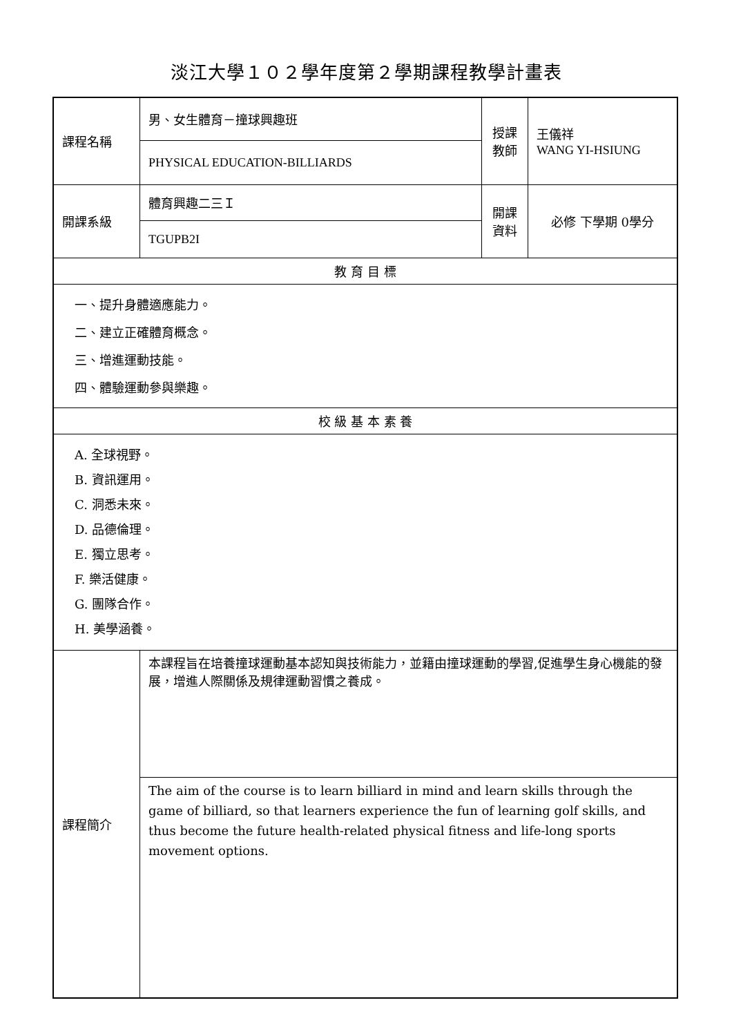淡江大學１０２學年度第２學期課程教學計畫表
| 課程名稱 | 男、女生體育－撞球興趣班 | 授課 教師 | 王儀祥 WANG YI-HSIUNG |
| | PHYSICAL EDUCATION-BILLIARDS | | |
| 開課系級 | 體育興趣二三Ｉ | 開課 資料 | 必修 下學期 0學分 |
| | TGUPB2I | | |
| 教 育 目 標 | | | |
| 一、提升身體適應能力。 二、建立正確體育概念。 三、增進運動技能。 四、體驗運動參與樂趣。 | | | |
| 校 級 基 本 素 養 | | | |
| A. 全球視野。 B. 資訊運用。 C. 洞悉未來。 D. 品德倫理。 E. 獨立思考。 F. 樂活健康。 G. 團隊合作。 H. 美學涵養。 | | | |
| 課程簡介 | 本課程旨在培養撞球運動基本認知與技術能力，並籍由撞球運動的學習,促進學生身心機能的發展，增進人際關係及規律運動習慣之養成。 | | |
| | The aim of the course is to learn billiard in mind and learn skills through the game of billiard, so that learners experience the fun of learning golf skills, and thus become the future health-related physical fitness and life-long sports movement options. | | |